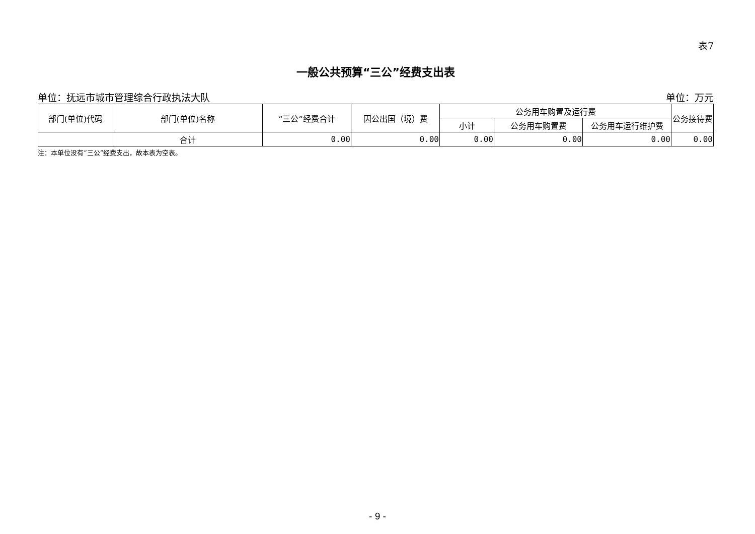表7
一般公共预算“三公”经费支出表
单位：抚远市城市管理综合行政执法大队 单位：万元
| 部门(单位)代码 | 部门(单位)名称 | “三公”经费合计 | 因公出国（境）费 | 公务用车购置及运行费 | | | 公务接待费 |
| --- | --- | --- | --- | --- | --- | --- | --- |
| | | | | 小计 | 公务用车购置费 | 公务用车运行维护费 | |
| | 合计 | 0.00 | 0.00 | 0.00 | 0.00 | 0.00 | 0.00 |
注：本单位没有“三公”经费支出，故本表为空表。
- 9 -